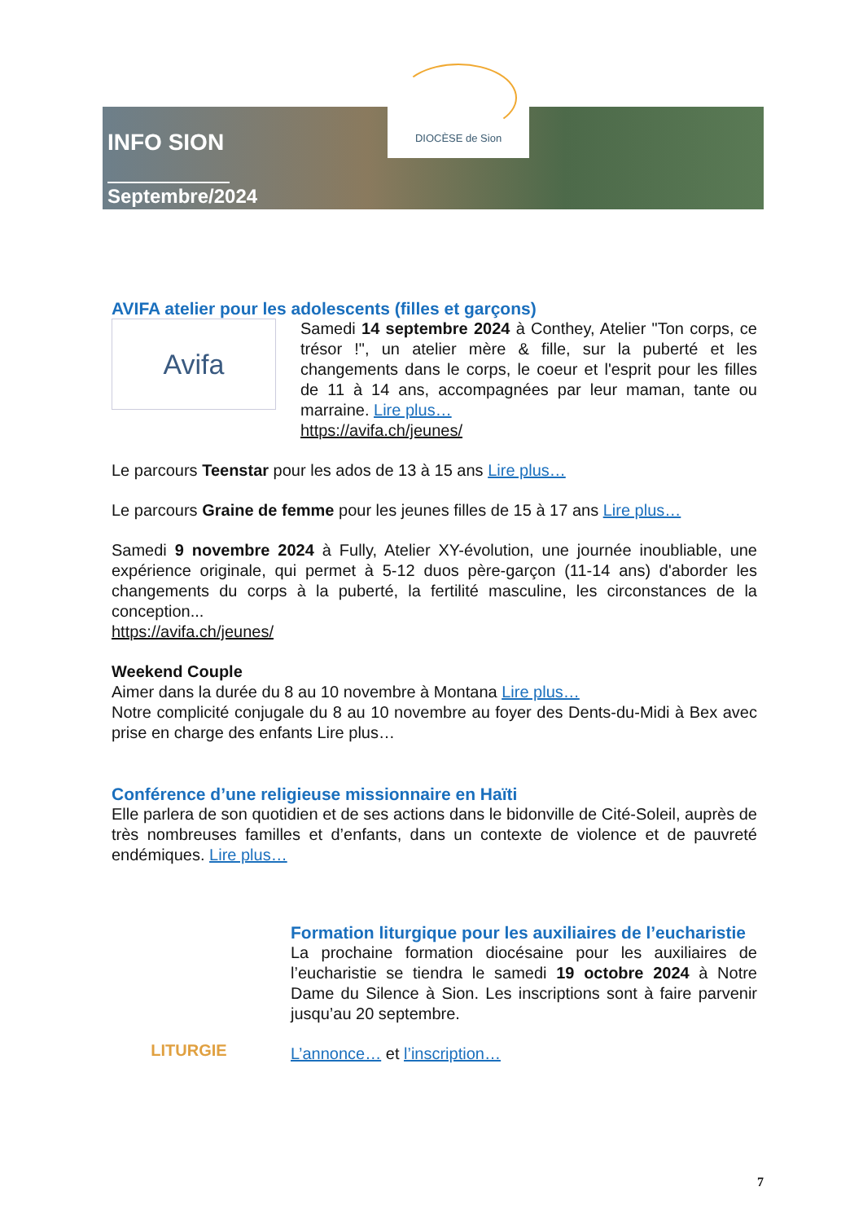INFO SION
Septembre/2024
DIOCÈSE de Sion
AVIFA atelier pour les adolescents (filles et garçons)
Avifa
Samedi 14 septembre 2024 à Conthey, Atelier "Ton corps, ce trésor !", un atelier mère & fille, sur la puberté et les changements dans le corps, le coeur et l'esprit pour les filles de 11 à 14 ans, accompagnées par leur maman, tante ou marraine. Lire plus…
https://avifa.ch/jeunes/
Le parcours Teenstar pour les ados de 13 à 15 ans Lire plus…
Le parcours Graine de femme pour les jeunes filles de 15 à 17 ans Lire plus…
Samedi 9 novembre 2024 à Fully, Atelier XY-évolution, une journée inoubliable, une expérience originale, qui permet à 5-12 duos père-garçon (11-14 ans) d'aborder les changements du corps à la puberté, la fertilité masculine, les circonstances de la conception...
https://avifa.ch/jeunes/
Weekend Couple
Aimer dans la durée du 8 au 10 novembre à Montana Lire plus…
Notre complicité conjugale du 8 au 10 novembre au foyer des Dents-du-Midi à Bex avec prise en charge des enfants Lire plus…
Conférence d’une religieuse missionnaire en Haïti
Elle parlera de son quotidien et de ses actions dans le bidonville de Cité-Soleil, auprès de très nombreuses familles et d’enfants, dans un contexte de violence et de pauvreté endémiques. Lire plus…
LITURGIE
Formation liturgique pour les auxiliaires de l’eucharistie
La prochaine formation diocésaine pour les auxiliaires de l’eucharistie se tiendra le samedi 19 octobre 2024 à Notre Dame du Silence à Sion. Les inscriptions sont à faire parvenir jusqu’au 20 septembre.
L’annonce… et l’inscription…
7